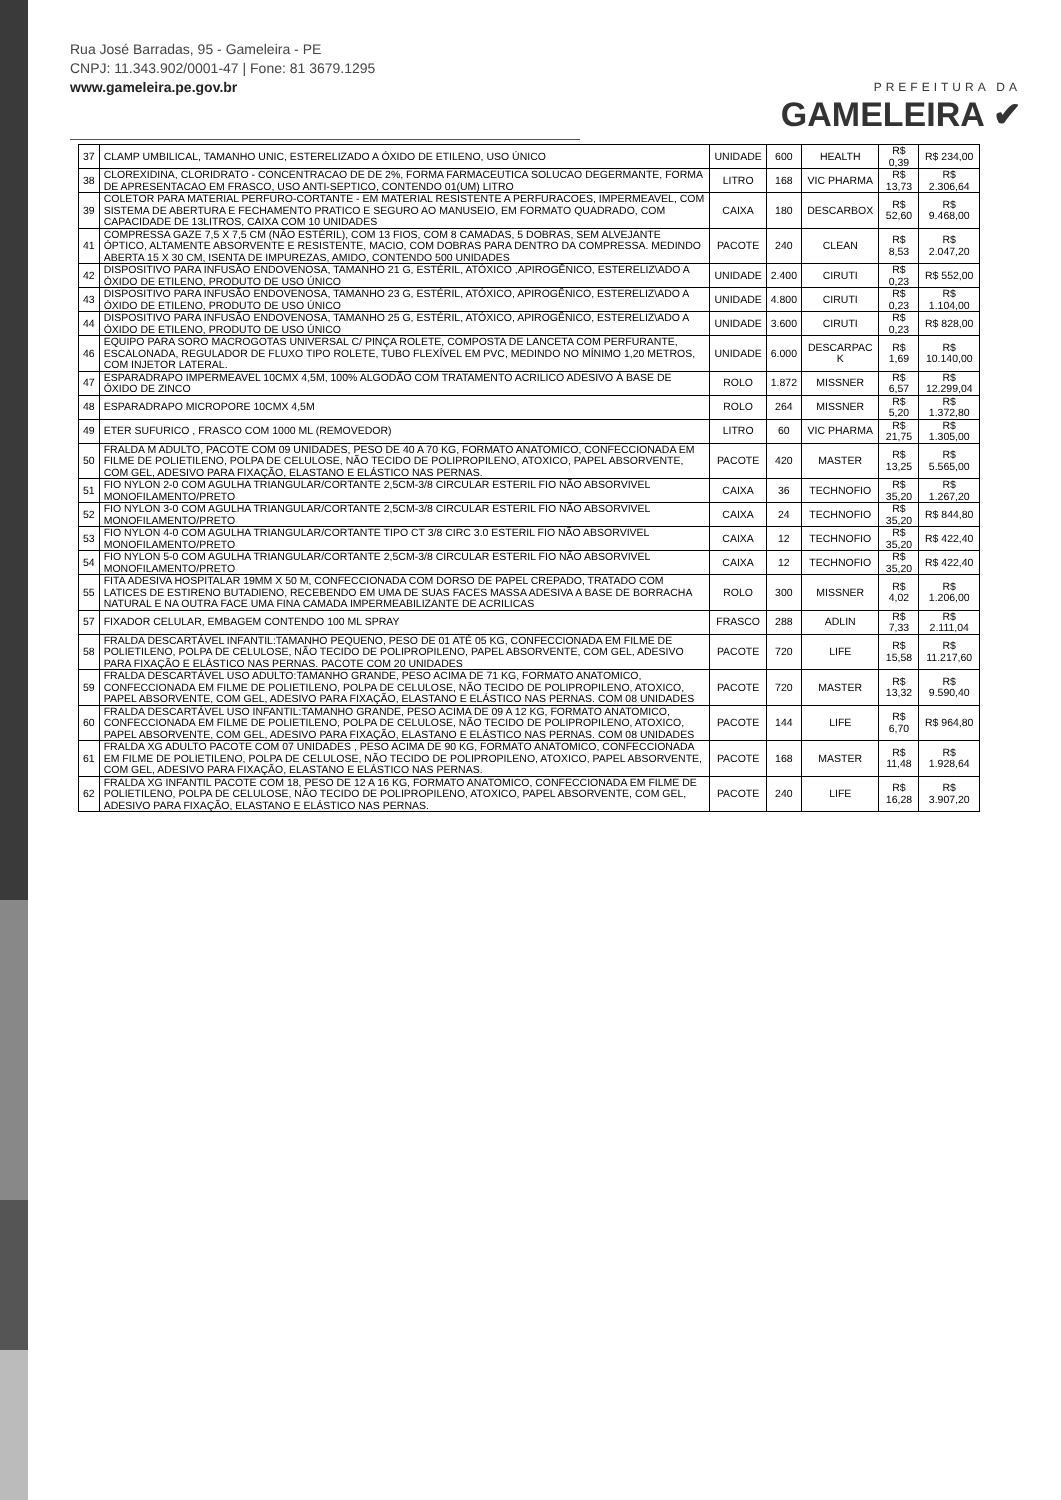Rua José Barradas, 95 - Gameleira - PE
CNPJ: 11.343.902/0001-47 | Fone: 81 3679.1295
www.gameleira.pe.gov.br
PREFEITURA DA
GAMELEIRA ✔
| 37 | CLAMP UMBILICAL, TAMANHO UNIC, ESTERELIZADO A ÓXIDO DE ETILENO, USO ÚNICO | UNIDADE | 600 | HEALTH | R$ 0,39 | R$ 234,00 |
| 38 | CLOREXIDINA, CLORIDRATO - CONCENTRACAO DE DE 2%, FORMA FARMACEUTICA SOLUCAO DEGERMANTE, FORMA DE APRESENTACAO EM FRASCO, USO ANTI-SEPTICO, CONTENDO 01(UM) LITRO | LITRO | 168 | VIC PHARMA | R$ 13,73 | R$ 2.306,64 |
| 39 | COLETOR PARA MATERIAL PERFURO-CORTANTE - EM MATERIAL RESISTENTE A PERFURACOES, IMPERMEAVEL, COM SISTEMA DE ABERTURA E FECHAMENTO PRATICO E SEGURO AO MANUSEIO, EM FORMATO QUADRADO, COM CAPACIDADE DE 13LITROS, CAIXA COM 10 UNIDADES | CAIXA | 180 | DESCARBOX | R$ 52,60 | R$ 9.468,00 |
| 41 | COMPRESSA GAZE 7,5 X 7,5 CM (NÃO ESTÉRIL), COM 13 FIOS, COM 8 CAMADAS, 5 DOBRAS, SEM ALVEJANTE ÓPTICO, ALTAMENTE ABSORVENTE E RESISTENTE, MACIO, COM DOBRAS PARA DENTRO DA COMPRESSA. MEDINDO ABERTA 15 X 30 CM, ISENTA DE IMPUREZAS, AMIDO, CONTENDO 500 UNIDADES | PACOTE | 240 | CLEAN | R$ 8,53 | R$ 2.047,20 |
| 42 | DISPOSITIVO PARA INFUSÃO ENDOVENOSA, TAMANHO 21 G, ESTÉRIL, ATÓXICO ,APIROGÊNICO, ESTERELIZ\ADO A ÓXIDO DE ETILENO, PRODUTO DE USO ÚNICO | UNIDADE | 2.400 | CIRUTI | R$ 0,23 | R$ 552,00 |
| 43 | DISPOSITIVO PARA INFUSÃO ENDOVENOSA, TAMANHO 23 G, ESTÉRIL, ATÓXICO, APIROGÊNICO, ESTERELIZ\ADO A ÓXIDO DE ETILENO, PRODUTO DE USO ÚNICO | UNIDADE | 4.800 | CIRUTI | R$ 0,23 | R$ 1.104,00 |
| 44 | DISPOSITIVO PARA INFUSÃO ENDOVENOSA, TAMANHO 25 G, ESTÉRIL, ATÓXICO, APIROGÊNICO, ESTERELIZ\ADO A ÓXIDO DE ETILENO, PRODUTO DE USO ÚNICO | UNIDADE | 3.600 | CIRUTI | R$ 0,23 | R$ 828,00 |
| 46 | EQUIPO PARA SORO MACROGOTAS UNIVERSAL C/ PINÇA ROLETE, COMPOSTA DE LANCETA COM PERFURANTE, ESCALONADA, REGULADOR DE FLUXO TIPO ROLETE, TUBO FLEXÍVEL EM PVC, MEDINDO NO MÍNIMO 1,20 METROS, COM INJETOR LATERAL. | UNIDADE | 6.000 | DESCARPAC K | R$ 1,69 | R$ 10.140,00 |
| 47 | ESPARADRAPO IMPERMEAVEL 10CMX 4,5M, 100% ALGODÃO COM TRATAMENTO ACRILICO ADESIVO À BASE DE ÓXIDO DE ZINCO | ROLO | 1.872 | MISSNER | R$ 6,57 | R$ 12.299,04 |
| 48 | ESPARADRAPO MICROPORE 10CMX 4,5M | ROLO | 264 | MISSNER | R$ 5,20 | R$ 1.372,80 |
| 49 | ETER SUFURICO , FRASCO COM 1000 ML (REMOVEDOR) | LITRO | 60 | VIC PHARMA | R$ 21,75 | R$ 1.305,00 |
| 50 | FRALDA M ADULTO, PACOTE COM 09 UNIDADES, PESO DE 40 A 70 KG, FORMATO ANATOMICO, CONFECCIONADA EM FILME DE POLIETILENO, POLPA DE CELULOSE, NÃO TECIDO DE POLIPROPILENO, ATOXICO, PAPEL ABSORVENTE, COM GEL, ADESIVO PARA FIXAÇÃO, ELASTANO E ELÁSTICO NAS PERNAS. | PACOTE | 420 | MASTER | R$ 13,25 | R$ 5.565,00 |
| 51 | FIO NYLON 2-0 COM AGULHA TRIANGULAR/CORTANTE 2,5CM-3/8 CIRCULAR ESTERIL FIO NÃO ABSORVIVEL MONOFILAMENTO/PRETO | CAIXA | 36 | TECHNOFIO | R$ 35,20 | R$ 1.267,20 |
| 52 | FIO NYLON 3-0 COM AGULHA TRIANGULAR/CORTANTE 2,5CM-3/8 CIRCULAR ESTERIL FIO NÃO ABSORVIVEL MONOFILAMENTO/PRETO | CAIXA | 24 | TECHNOFIO | R$ 35,20 | R$ 844,80 |
| 53 | FIO NYLON 4-0 COM AGULHA TRIANGULAR/CORTANTE TIPO CT 3/8 CIRC 3.0 ESTERIL FIO NÃO ABSORVIVEL MONOFILAMENTO/PRETO | CAIXA | 12 | TECHNOFIO | R$ 35,20 | R$ 422,40 |
| 54 | FIO NYLON 5-0 COM AGULHA TRIANGULAR/CORTANTE 2,5CM-3/8 CIRCULAR ESTERIL FIO NÃO ABSORVIVEL MONOFILAMENTO/PRETO | CAIXA | 12 | TECHNOFIO | R$ 35,20 | R$ 422,40 |
| 55 | FITA ADESIVA HOSPITALAR 19MM X 50 M, CONFECCIONADA COM DORSO DE PAPEL CREPADO, TRATADO COM LATICES DE ESTIRENO BUTADIENO, RECEBENDO EM UMA DE SUAS FACES MASSA ADESIVA A BASE DE BORRACHA NATURAL E NA OUTRA FACE UMA FINA CAMADA IMPERMEABILIZANTE DE ACRILICAS | ROLO | 300 | MISSNER | R$ 4,02 | R$ 1.206,00 |
| 57 | FIXADOR CELULAR, EMBAGEM CONTENDO 100 ML SPRAY | FRASCO | 288 | ADLIN | R$ 7,33 | R$ 2.111,04 |
| 58 | FRALDA DESCARTÁVEL INFANTIL:TAMANHO PEQUENO, PESO DE 01 ATÉ 05 KG, CONFECCIONADA EM FILME DE POLIETILENO, POLPA DE CELULOSE, NÃO TECIDO DE POLIPROPILENO, PAPEL ABSORVENTE, COM GEL, ADESIVO PARA FIXAÇÃO E ELÁSTICO NAS PERNAS. PACOTE COM 20 UNIDADES | PACOTE | 720 | LIFE | R$ 15,58 | R$ 11.217,60 |
| 59 | FRALDA DESCARTÁVEL USO ADULTO:TAMANHO GRANDE, PESO ACIMA DE 71 KG, FORMATO ANATOMICO, CONFECCIONADA EM FILME DE POLIETILENO, POLPA DE CELULOSE, NÃO TECIDO DE POLIPROPILENO, ATOXICO, PAPEL ABSORVENTE, COM GEL, ADESIVO PARA FIXAÇÃO, ELASTANO E ELÁSTICO NAS PERNAS. COM 08 UNIDADES | PACOTE | 720 | MASTER | R$ 13,32 | R$ 9.590,40 |
| 60 | FRALDA DESCARTÁVEL USO INFANTIL:TAMANHO GRANDE, PESO ACIMA DE 09 A 12 KG, FORMATO ANATOMICO, CONFECCIONADA EM FILME DE POLIETILENO, POLPA DE CELULOSE, NÃO TECIDO DE POLIPROPILENO, ATOXICO, PAPEL ABSORVENTE, COM GEL, ADESIVO PARA FIXAÇÃO, ELASTANO E ELÁSTICO NAS PERNAS. COM 08 UNIDADES | PACOTE | 144 | LIFE | R$ 6,70 | R$ 964,80 |
| 61 | FRALDA XG ADULTO PACOTE COM 07 UNIDADES , PESO ACIMA DE 90 KG, FORMATO ANATOMICO, CONFECCIONADA EM FILME DE POLIETILENO, POLPA DE CELULOSE, NÃO TECIDO DE POLIPROPILENO, ATOXICO, PAPEL ABSORVENTE, COM GEL, ADESIVO PARA FIXAÇÃO, ELASTANO E ELÁSTICO NAS PERNAS. | PACOTE | 168 | MASTER | R$ 11,48 | R$ 1.928,64 |
| 62 | FRALDA XG INFANTIL PACOTE COM 18, PESO DE 12 A 16 KG, FORMATO ANATOMICO, CONFECCIONADA EM FILME DE POLIETILENO, POLPA DE CELULOSE, NÃO TECIDO DE POLIPROPILENO, ATOXICO, PAPEL ABSORVENTE, COM GEL, ADESIVO PARA FIXAÇÃO, ELASTANO E ELÁSTICO NAS PERNAS. | PACOTE | 240 | LIFE | R$ 16,28 | R$ 3.907,20 |